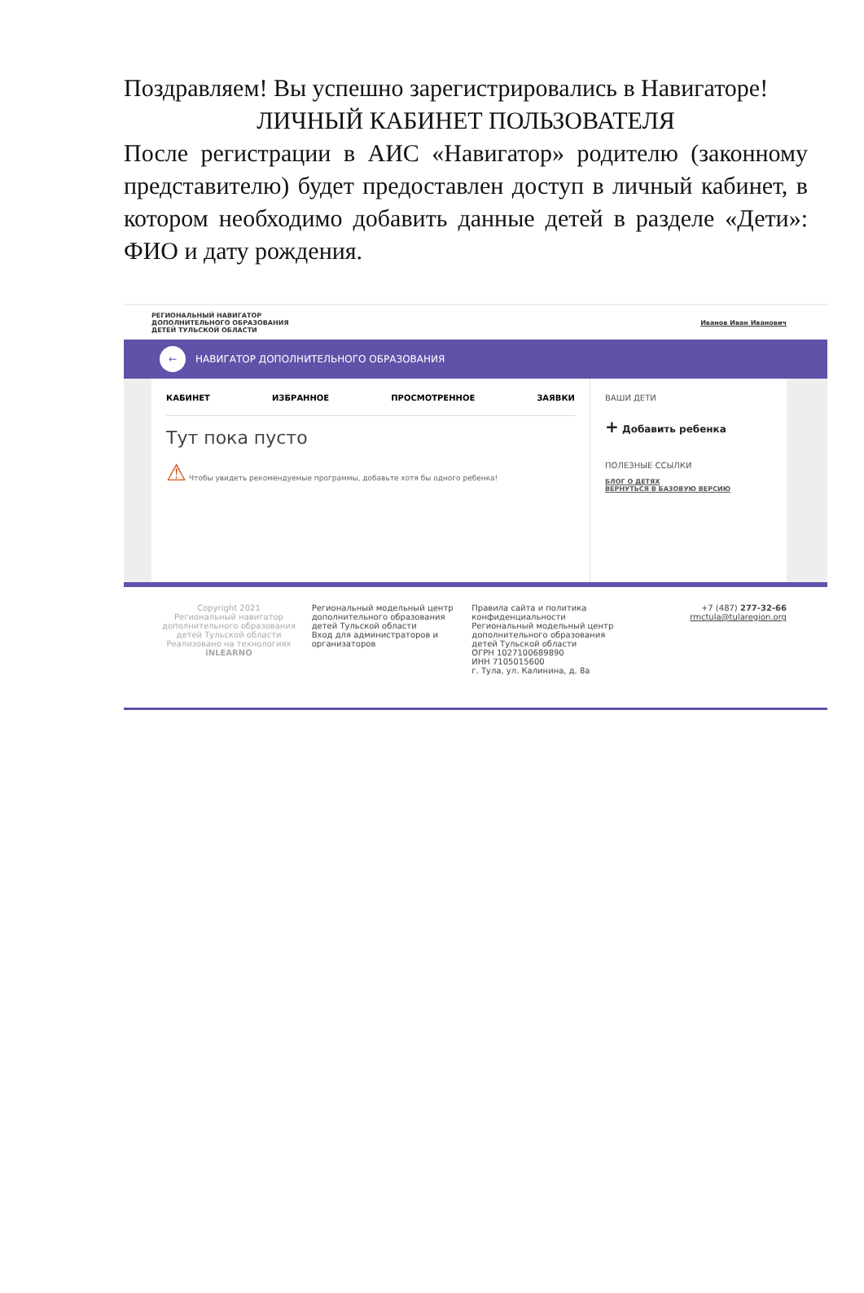Поздравляем! Вы успешно зарегистрировались в Навигаторе!
ЛИЧНЫЙ КАБИНЕТ ПОЛЬЗОВАТЕЛЯ
После регистрации в АИС «Навигатор» родителю (законному представителю) будет предоставлен доступ в личный кабинет, в котором необходимо добавить данные детей в разделе «Дети»: ФИО и дату рождения.
РЕГИОНАЛЬНЫЙ НАВИГАТОР
ДОПОЛНИТЕЛЬНОГО ОБРАЗОВАНИЯ
ДЕТЕЙ ТУЛЬСКОЙ ОБЛАСТИ Иванов Иван Иванович
← НАВИГАТОР ДОПОЛНИТЕЛЬНОГО ОБРАЗОВАНИЯ
КАБИНЕТ ИЗБРАННОЕ ПРОСМОТРЕННОЕ ЗАЯВКИ
Тут пока пусто
⚠ Чтобы увидеть рекомендуемые программы, добавьте хотя бы одного ребенка!
ВАШИ ДЕТИ
+ Добавить ребенка
ПОЛЕЗНЫЕ ССЫЛКИ
БЛОГ О ДЕТЯХ
ВЕРНУТЬСЯ В БАЗОВУЮ ВЕРСИЮ
Copyright 2021
Региональный навигатор дополнительного образования детей Тульской области
Реализовано на технологиях
iNLEARNO
Региональный модельный центр дополнительного образования детей Тульской области
Вход для администраторов и организаторов
Правила сайта и политика конфиденциальности
Региональный модельный центр дополнительного образования детей Тульской области
ОГРН 1027100689890
ИНН 7105015600
г. Тула, ул. Калинина, д. 8а
+7 (487) 277-32-66
rmctula@tularegion.org